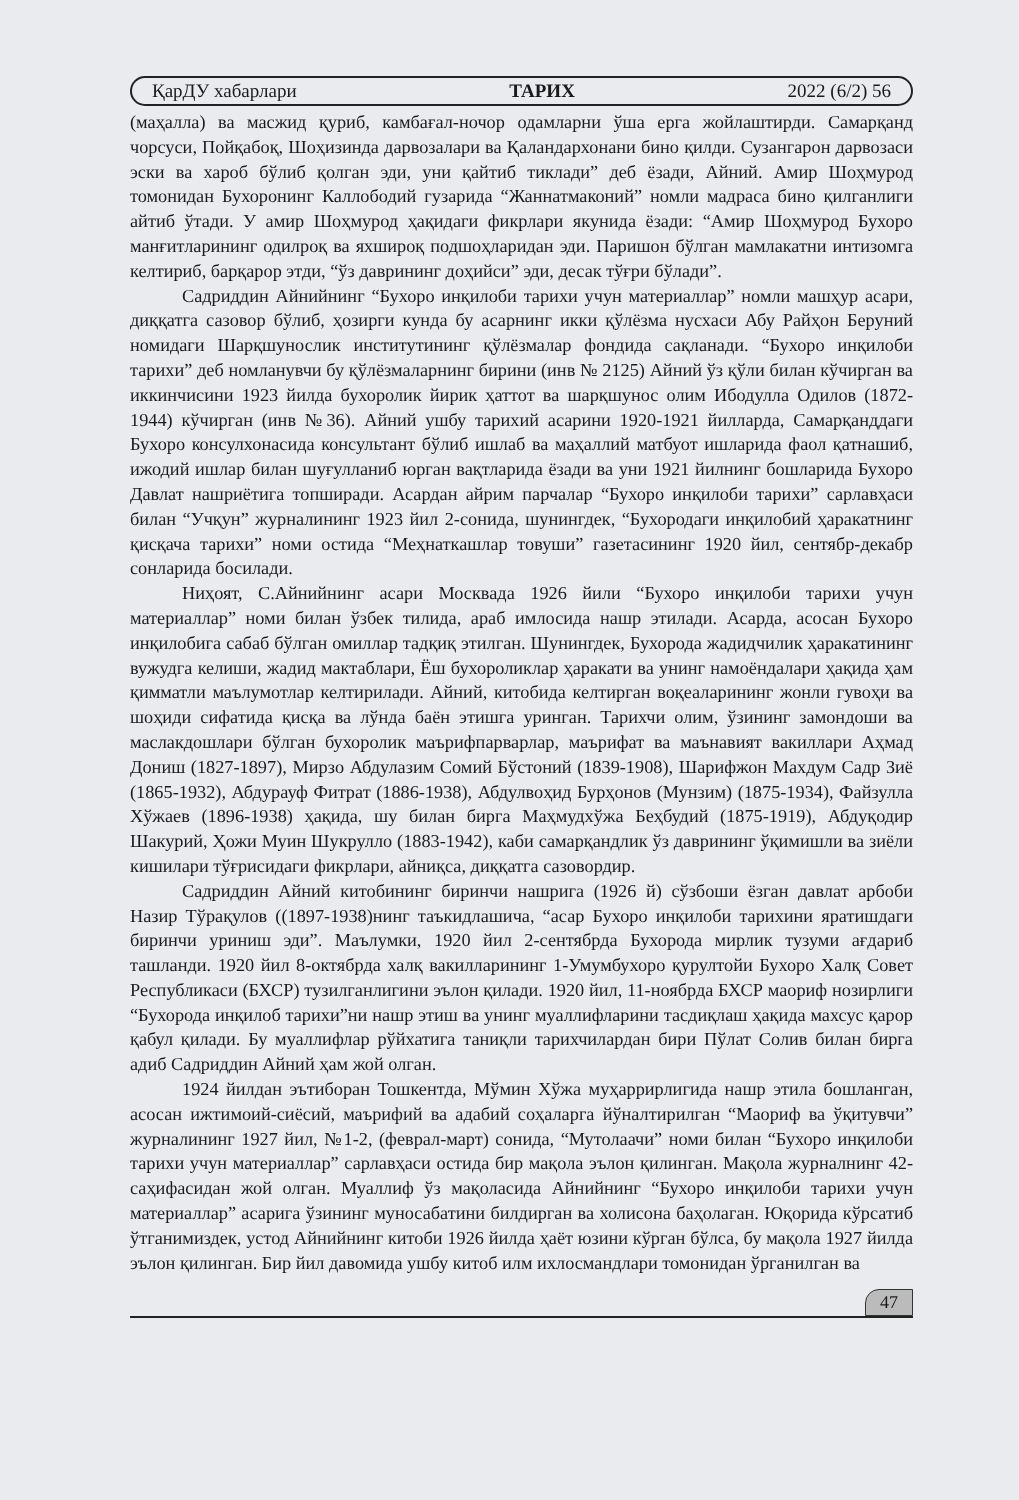ҚарДУ хабарлари ТАРИХ 2022 (6/2) 56
(маҳалла) ва масжид қуриб, камбағал-ночор одамларни ўша ерга жойлаштирди. Самарқанд чорсуси, Пойқабоқ, Шоҳизинда дарвозалари ва Қаландархонани бино қилди. Сузангарон дарвозаси эски ва хароб бўлиб қолган эди, уни қайтиб тиклади” деб ёзади, Айний. Амир Шоҳмурод томонидан Бухоронинг Каллободий гузарида “Жаннатмаконий” номли мадраса бино қилганлиги айтиб ўтади. У амир Шоҳмурод ҳақидаги фикрлари якунида ёзади: “Амир Шоҳмурод Бухоро манғитларининг одилроқ ва яхшироқ подшоҳларидан эди. Паришон бўлган мамлакатни интизомга келтириб, барқарор этди, “ўз даврининг доҳийси” эди, десак тўғри бўлади”.
Садриддин Айнийнинг “Бухоро инқилоби тарихи учун материаллар” номли машҳур асари, диққатга сазовор бўлиб, ҳозирги кунда бу асарнинг икки қўлёзма нусхаси Абу Райҳон Беруний номидаги Шарқшунослик институтининг қўлёзмалар фондида сақланади. “Бухоро инқилоби тарихи” деб номланувчи бу қўлёзмаларнинг бирини (инв № 2125) Айний ўз қўли билан кўчирган ва иккинчисини 1923 йилда бухоролик йирик ҳаттот ва шарқшунос олим Ибодулла Одилов (1872-1944) кўчирган (инв №36). Айний ушбу тарихий асарини 1920-1921 йилларда, Самарқанддаги Бухоро консулхонасида консультант бўлиб ишлаб ва маҳаллий матбуот ишларида фаол қатнашиб, ижодий ишлар билан шуғулланиб юрган вақтларида ёзади ва уни 1921 йилнинг бошларида Бухоро Давлат нашриётига топширади. Асардан айрим парчалар “Бухоро инқилоби тарихи” сарлавҳаси билан “Учқун” журналининг 1923 йил 2-сонида, шунингдек, “Бухородаги инқилобий ҳаракатнинг қисқача тарихи” номи остида “Меҳнаткашлар товуши” газетасининг 1920 йил, сентябр-декабр сонларида босилади.
Ниҳоят, С.Айнийнинг асари Москвада 1926 йили “Бухоро инқилоби тарихи учун материаллар” номи билан ўзбек тилида, араб имлосида нашр этилади. Асарда, асосан Бухоро инқилобига сабаб бўлган омиллар тадқиқ этилган. Шунингдек, Бухорода жадидчилик ҳаракатининг вужудга келиши, жадид мактаблари, Ёш бухороликлар ҳаракати ва унинг намоёндалари ҳақида ҳам қимматли маълумотлар келтирилади. Айний, китобида келтирган воқеаларининг жонли гувоҳи ва шоҳиди сифатида қисқа ва лўнда баён этишга уринган. Тарихчи олим, ўзининг замондоши ва маслакдошлари бўлган бухоролик маърифпарварлар, маърифат ва маънавият вакиллари Аҳмад Дониш (1827-1897), Мирзо Абдулазим Сомий Бўстоний (1839-1908), Шарифжон Махдум Садр Зиё (1865-1932), Абдурауф Фитрат (1886-1938), Абдулвоҳид Бурҳонов (Мунзим) (1875-1934), Файзулла Хўжаев (1896-1938) ҳақида, шу билан бирга Маҳмудхўжа Беҳбудий (1875-1919), Абдуқодир Шакурий, Ҳожи Муин Шукрулло (1883-1942), каби самарқандлик ўз даврининг ўқимишли ва зиёли кишилари тўғрисидаги фикрлари, айниқса, диққатга сазовордир.
Садриддин Айний китобининг биринчи нашрига (1926 й) сўзбоши ёзган давлат арбоби Назир Тўрақулов ((1897-1938)нинг таъкидлашича, “асар Бухоро инқилоби тарихини яратишдаги биринчи уриниш эди”. Маълумки, 1920 йил 2-сентябрда Бухорода мирлик тузуми ағдариб ташланди. 1920 йил 8-октябрда халқ вакилларининг 1-Умумбухоро қурултойи Бухоро Халқ Совет Республикаси (БХСР) тузилганлигини эълон қилади. 1920 йил, 11-ноябрда БХСР маориф нозирлиги “Бухорода инқилоб тарихи”ни нашр этиш ва унинг муаллифларини тасдиқлаш ҳақида махсус қарор қабул қилади. Бу муаллифлар рўйхатига таниқли тарихчилардан бири Пўлат Солив билан бирга адиб Садриддин Айний ҳам жой олган.
1924 йилдан эътиборан Тошкентда, Мўмин Хўжа муҳаррирлигида нашр этила бошланган, асосан ижтимоий-сиёсий, маърифий ва адабий соҳаларга йўналтирилган “Маориф ва ўқитувчи” журналининг 1927 йил, №1-2, (феврал-март) сонида, “Мутолаачи” номи билан “Бухоро инқилоби тарихи учун материаллар” сарлавҳаси остида бир мақола эълон қилинган. Мақола журналнинг 42-саҳифасидан жой олган. Муаллиф ўз мақоласида Айнийнинг “Бухоро инқилоби тарихи учун материаллар” асарига ўзининг муносабатини билдирган ва холисона баҳолаган. Юқорида кўрсатиб ўтганимиздек, устод Айнийнинг китоби 1926 йилда ҳаёт юзини кўрган бўлса, бу мақола 1927 йилда эълон қилинган. Бир йил давомида ушбу китоб илм ихлосмандлари томонидан ўрганилган ва
47